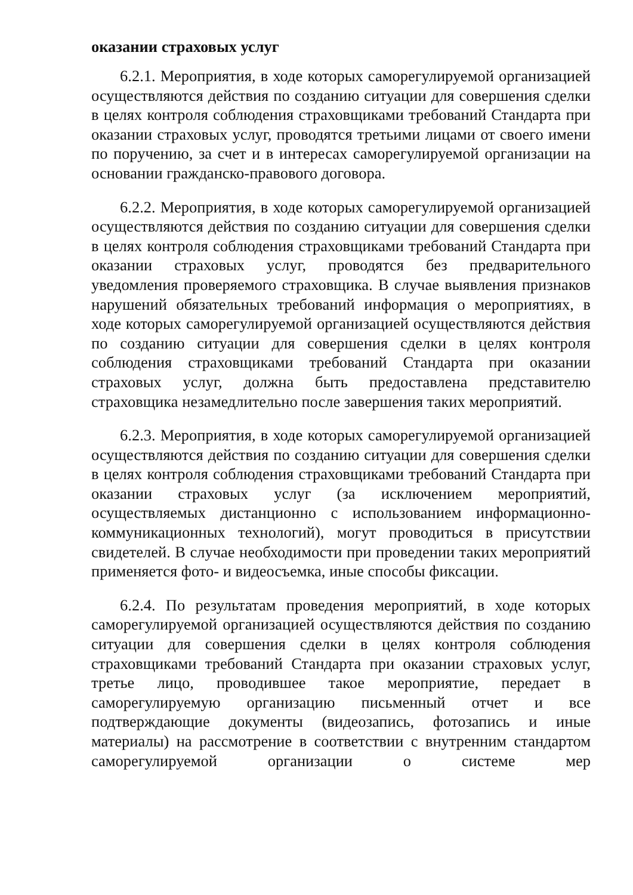оказании страховых услуг
6.2.1. Мероприятия, в ходе которых саморегулируемой организацией осуществляются действия по созданию ситуации для совершения сделки в целях контроля соблюдения страховщиками требований Стандарта при оказании страховых услуг, проводятся третьими лицами от своего имени по поручению, за счет и в интересах саморегулируемой организации на основании гражданско-правового договора.
6.2.2. Мероприятия, в ходе которых саморегулируемой организацией осуществляются действия по созданию ситуации для совершения сделки в целях контроля соблюдения страховщиками требований Стандарта при оказании страховых услуг, проводятся без предварительного уведомления проверяемого страховщика. В случае выявления признаков нарушений обязательных требований информация о мероприятиях, в ходе которых саморегулируемой организацией осуществляются действия по созданию ситуации для совершения сделки в целях контроля соблюдения страховщиками требований Стандарта при оказании страховых услуг, должна быть предоставлена представителю страховщика незамедлительно после завершения таких мероприятий.
6.2.3. Мероприятия, в ходе которых саморегулируемой организацией осуществляются действия по созданию ситуации для совершения сделки в целях контроля соблюдения страховщиками требований Стандарта при оказании страховых услуг (за исключением мероприятий, осуществляемых дистанционно с использованием информационно-коммуникационных технологий), могут проводиться в присутствии свидетелей. В случае необходимости при проведении таких мероприятий применяется фото- и видеосъемка, иные способы фиксации.
6.2.4. По результатам проведения мероприятий, в ходе которых саморегулируемой организацией осуществляются действия по созданию ситуации для совершения сделки в целях контроля соблюдения страховщиками требований Стандарта при оказании страховых услуг, третье лицо, проводившее такое мероприятие, передает в саморегулируемую организацию письменный отчет и все подтверждающие документы (видеозапись, фотозапись и иные материалы) на рассмотрение в соответствии с внутренним стандартом саморегулируемой организации о системе мер